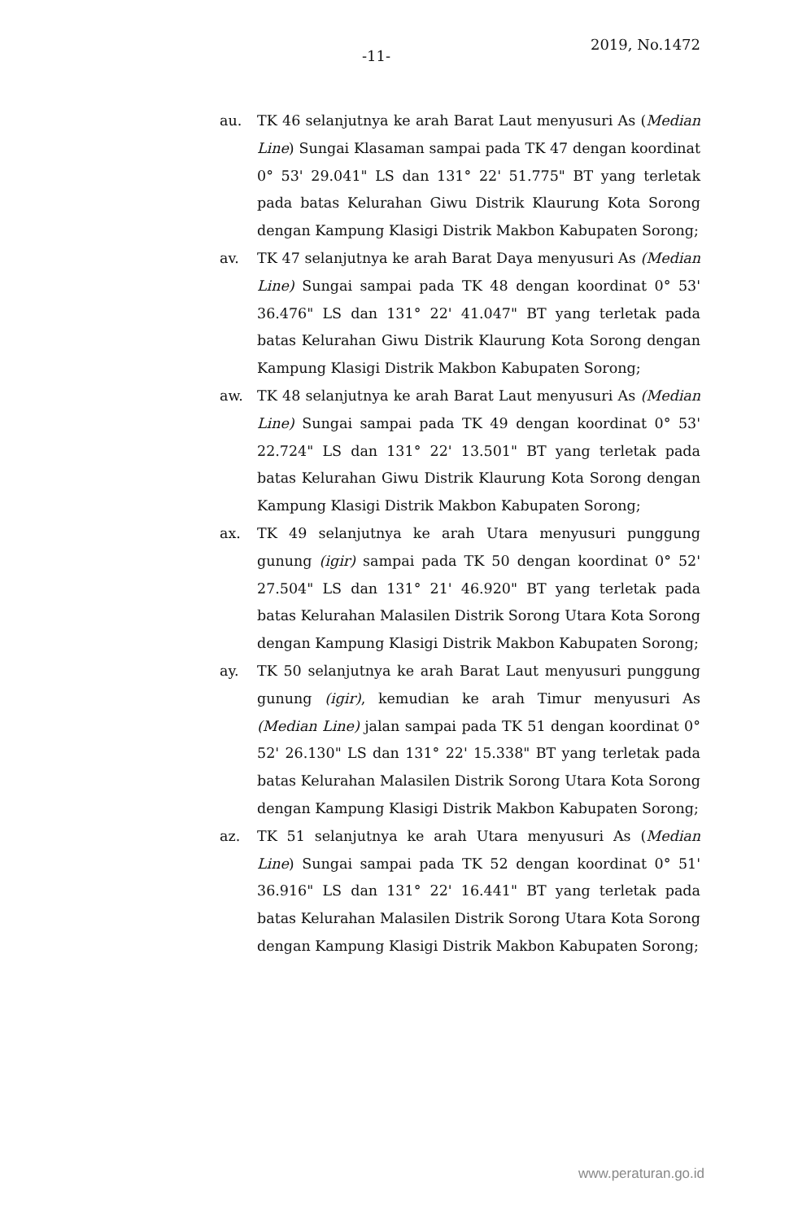-11-
2019, No.1472
au. TK 46 selanjutnya ke arah Barat Laut menyusuri As (Median Line) Sungai Klasaman sampai pada TK 47 dengan koordinat 0° 53' 29.041" LS dan 131° 22' 51.775" BT yang terletak pada batas Kelurahan Giwu Distrik Klaurung Kota Sorong dengan Kampung Klasigi Distrik Makbon Kabupaten Sorong;
av. TK 47 selanjutnya ke arah Barat Daya menyusuri As (Median Line) Sungai sampai pada TK 48 dengan koordinat 0° 53' 36.476" LS dan 131° 22' 41.047" BT yang terletak pada batas Kelurahan Giwu Distrik Klaurung Kota Sorong dengan Kampung Klasigi Distrik Makbon Kabupaten Sorong;
aw. TK 48 selanjutnya ke arah Barat Laut menyusuri As (Median Line) Sungai sampai pada TK 49 dengan koordinat 0° 53' 22.724" LS dan 131° 22' 13.501" BT yang terletak pada batas Kelurahan Giwu Distrik Klaurung Kota Sorong dengan Kampung Klasigi Distrik Makbon Kabupaten Sorong;
ax. TK 49 selanjutnya ke arah Utara menyusuri punggung gunung (igir) sampai pada TK 50 dengan koordinat 0° 52' 27.504" LS dan 131° 21' 46.920" BT yang terletak pada batas Kelurahan Malasilen Distrik Sorong Utara Kota Sorong dengan Kampung Klasigi Distrik Makbon Kabupaten Sorong;
ay. TK 50 selanjutnya ke arah Barat Laut menyusuri punggung gunung (igir), kemudian ke arah Timur menyusuri As (Median Line) jalan sampai pada TK 51 dengan koordinat 0° 52' 26.130" LS dan 131° 22' 15.338" BT yang terletak pada batas Kelurahan Malasilen Distrik Sorong Utara Kota Sorong dengan Kampung Klasigi Distrik Makbon Kabupaten Sorong;
az. TK 51 selanjutnya ke arah Utara menyusuri As (Median Line) Sungai sampai pada TK 52 dengan koordinat 0° 51' 36.916" LS dan 131° 22' 16.441" BT yang terletak pada batas Kelurahan Malasilen Distrik Sorong Utara Kota Sorong dengan Kampung Klasigi Distrik Makbon Kabupaten Sorong;
www.peraturan.go.id